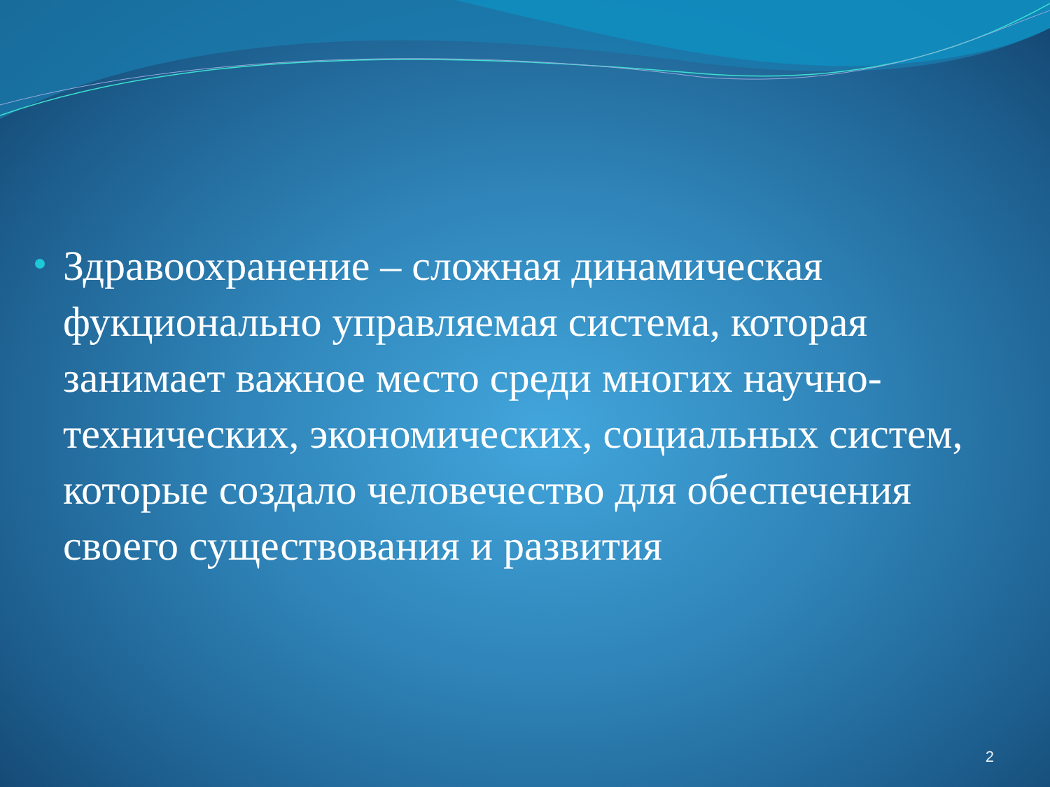Здравоохранение – сложная динамическая фукционально управляемая система, которая занимает важное место среди многих научно-технических, экономических, социальных систем, которые создало человечество для обеспечения своего существования и развития
2